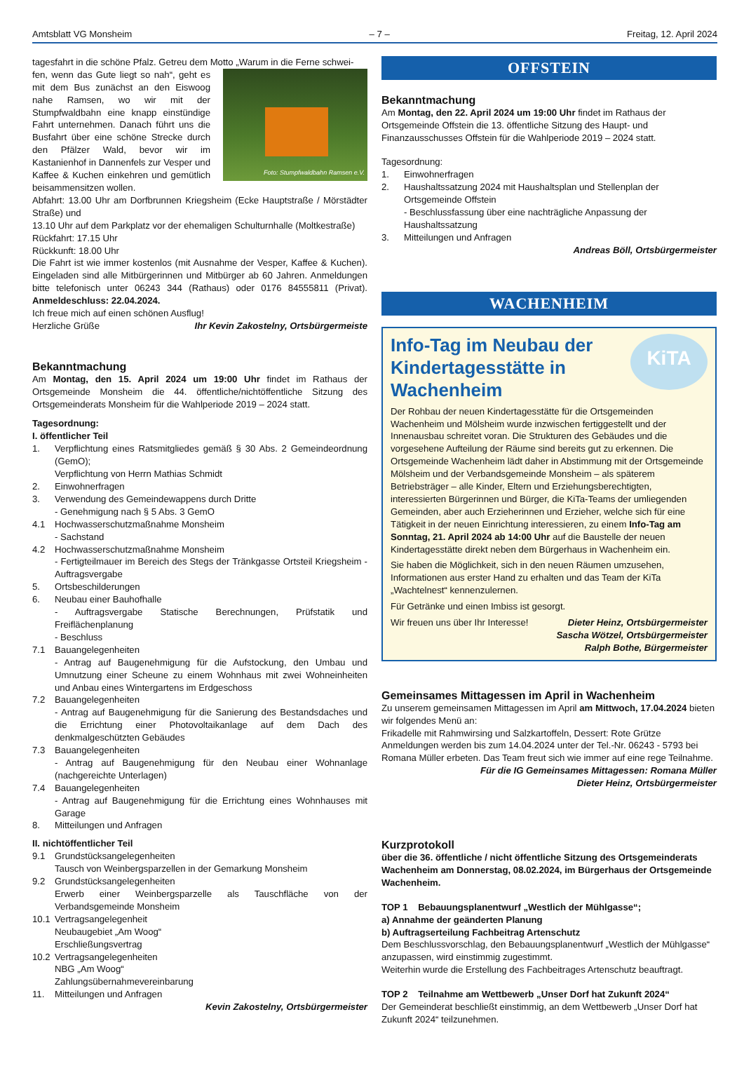Amtsblatt VG Monsheim – 7 – Freitag, 12. April 2024
tagesfahrt in die schöne Pfalz. Getreu dem Motto „Warum in die Ferne schwei-
Foto: Stumpfwaldbahn Ramsen e.V.
fen, wenn das Gute liegt so nah“, geht es mit dem Bus zunächst an den Eiswoog nahe Ramsen, wo wir mit der Stumpfwaldbahn eine knapp einstündige Fahrt unternehmen. Danach führt uns die Busfahrt über eine schöne Strecke durch den Pfälzer Wald, bevor wir im Kastanienhof in Dannenfels zur Vesper und Kaffee & Kuchen einkehren und gemütlich beisammensitzen wollen.
Abfahrt: 13.00 Uhr am Dorfbrunnen Kriegsheim (Ecke Hauptstraße / Mörstädter Straße) und
13.10 Uhr auf dem Parkplatz vor der ehemaligen Schulturnhalle (Moltkestraße)
Rückfahrt: 17.15 Uhr
Rückkunft: 18.00 Uhr
Die Fahrt ist wie immer kostenlos (mit Ausnahme der Vesper, Kaffee & Kuchen). Eingeladen sind alle Mitbürgerinnen und Mitbürger ab 60 Jahren. Anmeldungen bitte telefonisch unter 06243 344 (Rathaus) oder 0176 84555811 (Privat). Anmeldeschluss: 22.04.2024.
Ich freue mich auf einen schönen Ausflug!
Herzliche Grüße Ihr Kevin Zakostelny, Ortsbürgermeiste
Bekanntmachung
Am Montag, den 15. April 2024 um 19:00 Uhr findet im Rathaus der Ortsgemeinde Monsheim die 44. öffentliche/nichtöffentliche Sitzung des Ortsgemeinderats Monsheim für die Wahlperiode 2019 – 2024 statt.
Tagesordnung:
I. öffentlicher Teil
1. Verpflichtung eines Ratsmitgliedes gemäß § 30 Abs. 2 Gemeindeordnung (GemO);
Verpflichtung von Herrn Mathias Schmidt
2. Einwohnerfragen
3. Verwendung des Gemeindewappens durch Dritte
- Genehmigung nach § 5 Abs. 3 GemO
4.1 Hochwasserschutzmaßnahme Monsheim
- Sachstand
4.2 Hochwasserschutzmaßnahme Monsheim
- Fertigteilmauer im Bereich des Stegs der Tränkgasse Ortsteil Kriegsheim - Auftragsvergabe
5. Ortsbeschilderungen
6. Neubau einer Bauhofhalle
- Auftragsvergabe Statische Berechnungen, Prüfstatik und Freiflächenplanung
- Beschluss
7.1 Bauangelegenheiten
- Antrag auf Baugenehmigung für die Aufstockung, den Umbau und Umnutzung einer Scheune zu einem Wohnhaus mit zwei Wohneinheiten und Anbau eines Wintergartens im Erdgeschoss
7.2 Bauangelegenheiten
- Antrag auf Baugenehmigung für die Sanierung des Bestandsdaches und die Errichtung einer Photovoltaikanlage auf dem Dach des denkmalgeschützten Gebäudes
7.3 Bauangelegenheiten
- Antrag auf Baugenehmigung für den Neubau einer Wohnanlage (nachgereichte Unterlagen)
7.4 Bauangelegenheiten
- Antrag auf Baugenehmigung für die Errichtung eines Wohnhauses mit Garage
8. Mitteilungen und Anfragen
II. nichtöffentlicher Teil
9.1 Grundstücksangelegenheiten
Tausch von Weinbergsparzellen in der Gemarkung Monsheim
9.2 Grundstücksangelegenheiten
Erwerb einer Weinbergsparzelle als Tauschfläche von der Verbandsgemeinde Monsheim
10.1 Vertragsangelegenheit
Neubaugebiet „Am Woog“
Erschließungsvertrag
10.2 Vertragsangelegenheiten
NBG „Am Woog“
Zahlungsübernahmevereinbarung
11. Mitteilungen und Anfragen
Kevin Zakostelny, Ortsbürgermeister
OFFSTEIN
Bekanntmachung
Am Montag, den 22. April 2024 um 19:00 Uhr findet im Rathaus der Ortsgemeinde Offstein die 13. öffentliche Sitzung des Haupt- und Finanzausschusses Offstein für die Wahlperiode 2019 – 2024 statt.
Tagesordnung:
1. Einwohnerfragen
2. Haushaltssatzung 2024 mit Haushaltsplan und Stellenplan der Ortsgemeinde Offstein
- Beschlussfassung über eine nachträgliche Anpassung der Haushaltssatzung
3. Mitteilungen und Anfragen
Andreas Böll, Ortsbürgermeister
WACHENHEIM
KiTA
Info-Tag im Neubau der Kindertagesstätte in Wachenheim
Der Rohbau der neuen Kindertagesstätte für die Ortsgemeinden Wachenheim und Mölsheim wurde inzwischen fertiggestellt und der Innenausbau schreitet voran. Die Strukturen des Gebäudes und die vorgesehene Aufteilung der Räume sind bereits gut zu erkennen. Die Ortsgemeinde Wachenheim lädt daher in Abstimmung mit der Ortsgemeinde Mölsheim und der Verbandsgemeinde Monsheim – als späterem Betriebsträger – alle Kinder, Eltern und Erziehungsberechtigten, interessierten Bürgerinnen und Bürger, die KiTa-Teams der umliegenden Gemeinden, aber auch Erzieherinnen und Erzieher, welche sich für eine Tätigkeit in der neuen Einrichtung interessieren, zu einem Info-Tag am Sonntag, 21. April 2024 ab 14:00 Uhr auf die Baustelle der neuen Kindertagesstätte direkt neben dem Bürgerhaus in Wachenheim ein.
Sie haben die Möglichkeit, sich in den neuen Räumen umzusehen, Informationen aus erster Hand zu erhalten und das Team der KiTa „Wachtelnest“ kennenzulernen.
Für Getränke und einen Imbiss ist gesorgt.
Wir freuen uns über Ihr Interesse! Dieter Heinz, Ortsbürgermeister
Sascha Wötzel, Ortsbürgermeister
Ralph Bothe, Bürgermeister
Gemeinsames Mittagessen im April in Wachenheim
Zu unserem gemeinsamen Mittagessen im April am Mittwoch, 17.04.2024 bieten wir folgendes Menü an:
Frikadelle mit Rahmwirsing und Salzkartoffeln, Dessert: Rote Grütze
Anmeldungen werden bis zum 14.04.2024 unter der Tel.-Nr. 06243 - 5793 bei Romana Müller erbeten. Das Team freut sich wie immer auf eine rege Teilnahme.
Für die IG Gemeinsames Mittagessen: Romana Müller
Dieter Heinz, Ortsbürgermeister
Kurzprotokoll
über die 36. öffentliche / nicht öffentliche Sitzung des Ortsgemeinderats Wachenheim am Donnerstag, 08.02.2024, im Bürgerhaus der Ortsgemeinde Wachenheim.
TOP 1 Bebauungsplanentwurf „Westlich der Mühlgasse“;
a) Annahme der geänderten Planung
b) Auftragserteilung Fachbeitrag Artenschutz
Dem Beschlussvorschlag, den Bebauungsplanentwurf „Westlich der Mühlgasse“ anzupassen, wird einstimmig zugestimmt.
Weiterhin wurde die Erstellung des Fachbeitrages Artenschutz beauftragt.
TOP 2 Teilnahme am Wettbewerb „Unser Dorf hat Zukunft 2024“
Der Gemeinderat beschließt einstimmig, an dem Wettbewerb „Unser Dorf hat Zukunft 2024“ teilzunehmen.